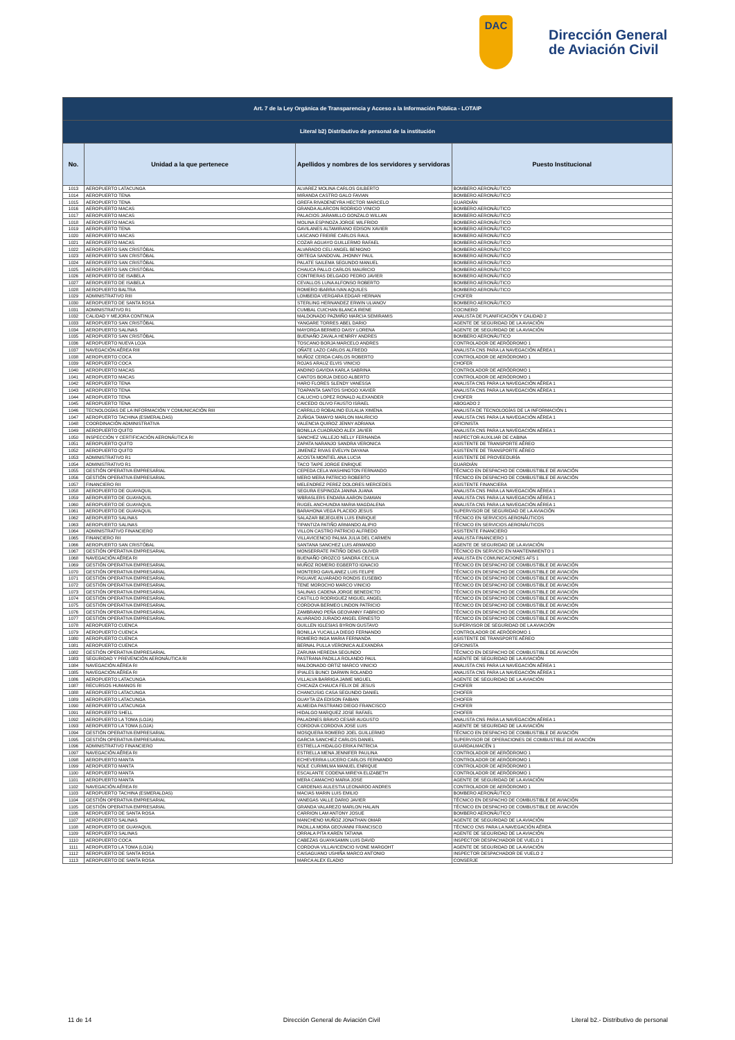DAC
Dirección General
de Aviación Civil
| Art. 7 de la Ley Orgánica de Transparencia y Acceso a la Información Pública - LOTAIP | | | |
| --- | --- | --- | --- |
| Literal b2) Distributivo de personal de la institución | | | |
| No. | Unidad a la que pertenece | Apellidos y nombres de los servidores y servidoras | Puesto Institucional |
| 1013 | AEROPUERTO LATACUNGA | ALVAREZ MOLINA CARLOS GILBERTO | BOMBERO AERONÁUTICO |
| 1014 | AEROPUERTO TENA | MIRANDA CASTRO GALO FAVIAN | BOMBERO AERONÁUTICO |
| 1015 | AEROPUERTO TENA | GREFA RIVADENEYRA HECTOR MARCELO | GUARDIÁN |
| 1016 | AEROPUERTO MACAS | GRANDA ALARCON RODRIGO VINICIO | BOMBERO AERONÁUTICO |
| 1017 | AEROPUERTO MACAS | PALACIOS JARAMILLO GONZALO WILLAN | BOMBERO AERONÁUTICO |
| 1018 | AEROPUERTO MACAS | MOLINA ESPINOZA JORGE WILFRIDO | BOMBERO AERONÁUTICO |
| 1019 | AEROPUERTO TENA | GAVILANES ALTAMIRANO EDISON XAVIER | BOMBERO AERONÁUTICO |
| 1020 | AEROPUERTO MACAS | LASCANO FREIRE CARLOS RAUL | BOMBERO AERONÁUTICO |
| 1021 | AEROPUERTO MACAS | COZAR AGUAYO GUILLERMO RAFAEL | BOMBERO AERONÁUTICO |
| 1022 | AEROPUERTO SAN CRISTÓBAL | ALVARADO CELI ANGEL BENIGNO | BOMBERO AERONÁUTICO |
| 1023 | AEROPUERTO SAN CRISTÓBAL | ORTEGA SANDOVAL JHONNY PAUL | BOMBERO AERONÁUTICO |
| 1024 | AEROPUERTO SAN CRISTÓBAL | PALATE SAILEMA SEGUNDO MANUEL | BOMBERO AERONÁUTICO |
| 1025 | AEROPUERTO SAN CRISTÓBAL | CHAUCA PALLO CARLOS MAURICIO | BOMBERO AERONÁUTICO |
| 1026 | AEROPUERTO DE ISABELA | CONTRERAS DELGADO PEDRO JAVIER | BOMBERO AERONÁUTICO |
| 1027 | AEROPUERTO DE ISABELA | CEVALLOS LUNA ALFONSO ROBERTO | BOMBERO AERONÁUTICO |
| 1028 | AEROPUERTO BALTRA | ROMERO IBARRA IVAN AQUILES | BOMBERO AERONÁUTICO |
| 1029 | ADMINISTRATIVO RIII | LOMBEIDA VERGARA EDGAR HERNAN | CHOFER |
| 1030 | AEROPUERTO DE SANTA ROSA | STERLING HERNANDEZ ERWIN ULIANOV | BOMBERO AERONÁUTICO |
| 1031 | ADMINISTRATIVO R1 | CUMBAL CUICHAN BLANCA IRENE | COCINERO |
| 1032 | CALIDAD Y MEJORA CONTINUA | MALDONADO PAZMIÑO MARCIA SEMIRAMIS | ANALISTA DE PLANIFICACIÓN Y CALIDAD 2 |
| 1033 | AEROPUERTO SAN CRISTÓBAL | YANGARE TORRES ABEL DARIO | AGENTE DE SEGURIDAD DE LA AVIACIÓN |
| 1034 | AEROPUERTO SALINAS | MAYORGA BERMEO DAISY LORENA | AGENTE DE SEGURIDAD DE LA AVIACIÓN |
| 1035 | AEROPUERTO SAN CRISTÓBAL | BUENAÑO ZAVALA HENRRY ANDRES | BOMBERO AERONÁUTICO |
| 1036 | AEROPUERTO NUEVA LOJA | TOSCANO BORJA MARCELO ANDRES | CONTROLADOR DE AERÓDROMO 1 |
| 1037 | NAVEGACIÓN AÉREA RIII | OÑATE LAZO CARLOS ALFREDO | ANALISTA CNS PARA LA NAVEGACIÓN AÉREA 1 |
| 1038 | AEROPUERTO COCA | MUÑOZ CERDA CARLOS ROBERTO | CONTROLADOR DE AERÓDROMO 1 |
| 1039 | AEROPUERTO COCA | ROJAS ARAUZ ELVIS VINICIO | CHOFER |
| 1040 | AEROPUERTO MACAS | ANDINO GAVIDIA KARLA SABRINA | CONTROLADOR DE AERÓDROMO 1 |
| 1041 | AEROPUERTO MACAS | CANTOS BORJA DIEGO ALBERTO | CONTROLADOR DE AERÓDROMO 1 |
| 1042 | AEROPUERTO TENA | HARO FLORES SLENDY VANESSA | ANALISTA CNS PARA LA NAVEGACIÓN AÉREA 1 |
| 1043 | AEROPUERTO TENA | TOAPANTA SANTOS SHOGO XAVIER | ANALISTA CNS PARA LA NAVEGACIÓN AÉREA 1 |
| 1044 | AEROPUERTO TENA | CALUCHO LOPEZ RONALD ALEXANDER | CHOFER |
| 1045 | AEROPUERTO TENA | CAICEDO OLIVO FAUSTO ISRAEL | ABOGADO 2 |
| 1046 | TECNOLOGÍAS DE LA INFORMACIÓN Y COMUNICACIÓN RIII | CARRILLO ROBALINO EULALIA XIMENA | ANALISTA DE TECNOLOGÍAS DE LA INFORMACIÓN 1 |
| 1047 | AEROPUERTO TACHINA (ESMERALDAS) | ZUÑIGA TAMAYO MARLON MAURICIO | ANALISTA CNS PARA LA NAVEGACIÓN AÉREA 1 |
| 1048 | COORDINACIÓN ADMINISTRATIVA | VALENCIA QUIROZ JENNY ADRIANA | OFICINISTA |
| 1049 | AEROPUERTO QUITO | BONILLA CUADRADO ALEX JAVIER | ANALISTA CNS PARA LA NAVEGACIÓN AÉREA 1 |
| 1050 | INSPECCIÓN Y CERTIFICACIÓN AERONÁUTICA RI | SANCHEZ VALLEJO NELLY FERNANDA | INSPECTOR AUXILIAR DE CABINA |
| 1051 | AEROPUERTO QUITO | ZAPATA NARANJO SANDRA VERONICA | ASISTENTE DE TRANSPORTE AÉREO |
| 1052 | AEROPUERTO QUITO | JIMENEZ RIVAS EVELYN DAYANA | ASISTENTE DE TRANSPORTE AÉREO |
| 1053 | ADMINISTRATIVO R1 | ACOSTA MONTIEL ANA LUCIA | ASISTENTE DE PROVEEDURÍA |
| 1054 | ADMINISTRATIVO R1 | TACO TAIPE JORGE ENRIQUE | GUARDIÁN |
| 1055 | GESTIÓN OPERATIVA EMPRESARIAL | CEPEDA CELA WASHINGTON FERNANDO | TÉCNICO EN DESPACHO DE COMBUSTIBLE DE AVIACIÓN |
| 1056 | GESTIÓN OPERATIVA EMPRESARIAL | MERO MERA PATRICIO ROBERTO | TÉCNICO EN DESPACHO DE COMBUSTIBLE DE AVIACIÓN |
| 1057 | FINANCIERO RII | MELENDREZ PEREZ DOLORES MERCEDES | ASISTENTE FINANCIERA |
| 1058 | AEROPUERTO DE GUAYAQUIL | SEGURA ESPINOZA JANINA JUANA | ANALISTA CNS PARA LA NAVEGACIÓN AÉREA 1 |
| 1059 | AEROPUERTO DE GUAYAQUIL | WBRASLERS ENDARA AARON DAMIAN | ANALISTA CNS PARA LA NAVEGACIÓN AÉREA 1 |
| 1060 | AEROPUERTO DE GUAYAQUIL | RUGEL ANCHUNDIA MARIA MAGDALENA | ANALISTA CNS PARA LA NAVEGACIÓN AÉREA 1 |
| 1061 | AEROPUERTO DE GUAYAQUIL | BARAHONA VEGA PLACIDO JESUS | SUPERVISOR DE SEGURIDAD DE LA AVIACIÓN |
| 1062 | AEROPUERTO SALINAS | SALAZAR BEJEGUEN LUIS ENRIQUE | TÉCNICO EN SERVICIOS AERONÁUTICOS |
| 1063 | AEROPUERTO SALINAS | TIPANTIZA PATIÑO ARMANDO ALIPIO | TÉCNICO EN SERVICIOS AERONÁUTICOS |
| 1064 | ADMINISTRATIVO FINANCIERO | VILLON CASTRO PATRICIO ALFREDO | ASISTENTE FINANCIERO |
| 1065 | FINANCIERO RII | VILLAVICENCIO PALMA JULIA DEL CARMEN | ANALISTA FINANCIERO 1 |
| 1066 | AEROPUERTO SAN CRISTÓBAL | SANTANA SANCHEZ LUIS ARMANDO | AGENTE DE SEGURIDAD DE LA AVIACIÓN |
| 1067 | GESTIÓN OPERATIVA EMPRESARIAL | MONSERRATE PATIÑO DENIS OLIVER | TÉCNICO EN SERVICIO EN MANTENIMIENTO 1 |
| 1068 | NAVEGACIÓN AÉREA RI | BUENAÑO OROZCO SANDRA CECILIA | ANALISTA EN COMUNICACIONES AFS 1 |
| 1069 | GESTIÓN OPERATIVA EMPRESARIAL | MUÑOZ ROMERO EGBERTO IGNACIO | TÉCNICO EN DESPACHO DE COMBUSTIBLE DE AVIACIÓN |
| 1070 | GESTIÓN OPERATIVA EMPRESARIAL | MONTERO GAVILANEZ LUIS FELIPE | TÉCNICO EN DESPACHO DE COMBUSTIBLE DE AVIACIÓN |
| 1071 | GESTIÓN OPERATIVA EMPRESARIAL | PIGUAVE ALVARADO RONDIS EUSEBIO | TÉCNICO EN DESPACHO DE COMBUSTIBLE DE AVIACIÓN |
| 1072 | GESTIÓN OPERATIVA EMPRESARIAL | TENE MOROCHO MARCO VINICIO | TÉCNICO EN DESPACHO DE COMBUSTIBLE DE AVIACIÓN |
| 1073 | GESTIÓN OPERATIVA EMPRESARIAL | SALINAS CADENA JORGE BENEDICTO | TÉCNICO EN DESPACHO DE COMBUSTIBLE DE AVIACIÓN |
| 1074 | GESTIÓN OPERATIVA EMPRESARIAL | CASTILLO RODRIGUEZ MIGUEL ANGEL | TÉCNICO EN DESPACHO DE COMBUSTIBLE DE AVIACIÓN |
| 1075 | GESTIÓN OPERATIVA EMPRESARIAL | CORDOVA BERMEO LINDON PATRICIO | TÉCNICO EN DESPACHO DE COMBUSTIBLE DE AVIACIÓN |
| 1076 | GESTIÓN OPERATIVA EMPRESARIAL | ZAMBRANO PEÑA GEOVANNY FABRICIO | TÉCNICO EN DESPACHO DE COMBUSTIBLE DE AVIACIÓN |
| 1077 | GESTIÓN OPERATIVA EMPRESARIAL | ALVARADO JURADO ANGEL ERNESTO | TÉCNICO EN DESPACHO DE COMBUSTIBLE DE AVIACIÓN |
| 1078 | AEROPUERTO CUENCA | GUILLEN IGLESIAS BYRON GUSTAVO | SUPERVISOR DE SEGURIDAD DE LA AVIACIÓN |
| 1079 | AEROPUERTO CUENCA | BONILLA YUCAILLA DIEGO FERNANDO | CONTROLADOR DE AERÓDROMO 1 |
| 1080 | AEROPUERTO CUENCA | ROMERO INGA MARIA FERNANDA | ASISTENTE DE TRANSPORTE AÉREO |
| 1081 | AEROPUERTO CUENCA | BERNAL PULLA VERONICA ALEXANDRA | OFICINISTA |
| 1082 | GESTIÓN OPERATIVA EMPRESARIAL | ZARUMA HEREDIA SEGUNDO | TÉCNICO EN DESPACHO DE COMBUSTIBLE DE AVIACIÓN |
| 1083 | SEGURIDAD Y PREVENCIÓN AERONÁUTICA RI | PASTRANA PADILLA ROLANDO PAUL | AGENTE DE SEGURIDAD DE LA AVIACIÓN |
| 1084 | NAVEGACIÓN AÉREA RI | MALDONADO ORTIZ MARCO VINICIO | ANALISTA CNS PARA LA NAVEGACIÓN AÉREA 1 |
| 1085 | NAVEGACIÓN AÉREA RI | IPIALES BUNCI DARWIN ROLANDO | ANALISTA CNS PARA LA NAVEGACIÓN AÉREA 1 |
| 1086 | AEROPUERTO LATACUNGA | VILLALVA BARRIGA JAIME MIGUEL | AGENTE DE SEGURIDAD DE LA AVIACIÓN |
| 1087 | RECURSOS HUMANOS RI | CHICAIZA CHAUCA FELIX DE JESUS | CHOFER |
| 1088 | AEROPUERTO LATACUNGA | CHANCUSIG CASA SEGUNDO DANIEL | CHOFER |
| 1089 | AEROPUERTO LATACUNGA | GUAYTA IZA EDISON FABIAN | CHOFER |
| 1090 | AEROPUERTO LATACUNGA | ALMEIDA PASTRANO DIEGO FRANCISCO | CHOFER |
| 1091 | AEROPUERTO SHELL | HIDALGO MARQUEZ JOSE RAFAEL | CHOFER |
| 1092 | AEROPUERTO LA TOMA (LOJA) | PALADINES BRAVO CESAR AUGUSTO | ANALISTA CNS PARA LA NAVEGACIÓN AÉREA 1 |
| 1093 | AEROPUERTO LA TOMA (LOJA) | CORDOVA CORDOVA JOSE LUIS | AGENTE DE SEGURIDAD DE LA AVIACIÓN |
| 1094 | GESTIÓN OPERATIVA EMPRESARIAL | MOSQUERA ROMERO JOEL GUILLERMO | TÉCNICO EN DESPACHO DE COMBUSTIBLE DE AVIACIÓN |
| 1095 | GESTIÓN OPERATIVA EMPRESARIAL | GARCIA SANCHEZ CARLOS DANIEL | SUPERVISOR DE OPERACIONES DE COMBUSTIBLE DE AVIACIÓN |
| 1096 | ADMINISTRATIVO FINANCIERO | ESTRELLA HIDALGO ERIKA PATRICIA | GUARDALMACÉN 1 |
| 1097 | NAVEGACIÓN AÉREA RI | ESTRELLA MENA JENNIFER PAULINA | CONTROLADOR DE AERÓDROMO 1 |
| 1098 | AEROPUERTO MANTA | ECHEVERRIA LUCERO CARLOS FERNANDO | CONTROLADOR DE AERÓDROMO 1 |
| 1099 | AEROPUERTO MANTA | NOLE CURIMILMA MANUEL ENRIQUE | CONTROLADOR DE AERÓDROMO 1 |
| 1100 | AEROPUERTO MANTA | ESCALANTE CODENA MIREYA ELIZABETH | CONTROLADOR DE AERÓDROMO 1 |
| 1101 | AEROPUERTO MANTA | MERA CAMACHO MARIA JOSE | AGENTE DE SEGURIDAD DE LA AVIACIÓN |
| 1102 | NAVEGACIÓN AÉREA RI | CARDENAS AULESTIA LEONARDO ANDRES | CONTROLADOR DE AERÓDROMO 1 |
| 1103 | AEROPUERTO TACHINA (ESMERALDAS) | MACIAS MARIN LUIS EMILIO | BOMBERO AERONÁUTICO |
| 1104 | GESTIÓN OPERATIVA EMPRESARIAL | VANEGAS VALLE DARIO JAVIER | TÉCNICO EN DESPACHO DE COMBUSTIBLE DE AVIACIÓN |
| 1105 | GESTIÓN OPERATIVA EMPRESARIAL | GRANDA VALAREZO MARLON HALAIN | TÉCNICO EN DESPACHO DE COMBUSTIBLE DE AVIACIÓN |
| 1106 | AEROPUERTO DE SANTA ROSA | CARRION LAM ANTONY JOSUE | BOMBERO AERONÁUTICO |
| 1107 | AEROPUERTO SALINAS | MANCHENO MUÑOZ JONATHAN OMAR | AGENTE DE SEGURIDAD DE LA AVIACIÓN |
| 1108 | AEROPUERTO DE GUAYAQUIL | PADILLA MORA GEOVANNI FRANCISCO | TÉCNICO CNS PARA LA NAVEGACIÓN AÉREA |
| 1109 | AEROPUERTO SALINAS | ORRALA PITA KAREN TATIANA | AGENTE DE SEGURIDAD DE LA AVIACIÓN |
| 1110 | AEROPUERTO COCA | CABEZAS GUAYASAMIN LUIS DAVID | INSPECTOR DESPACHADOR DE VUELO 1 |
| 1111 | AEROPUERTO LA TOMA (LOJA) | CORDOVA VILLAVICENCIO IVONE MARGOHT | AGENTE DE SEGURIDAD DE LA AVIACIÓN |
| 1112 | AEROPUERTO DE SANTA ROSA | CAISAGUANO USHIÑA MARCO ANTONIO | INSPECTOR DESPACHADOR DE VUELO 2 |
| 1113 | AEROPUERTO DE SANTA ROSA | MARCA ALEX ELADIO | CONSERJE |
11 de 14 Dirección General de Aviación Civil Literal b2.- Distributivo de personal